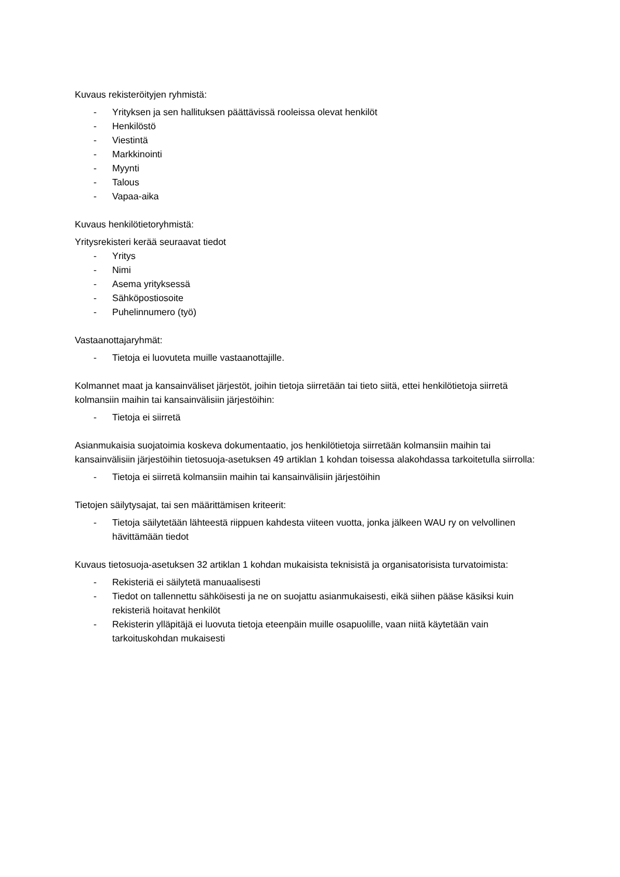Kuvaus rekisteröityjen ryhmistä:
- Yrityksen ja sen hallituksen päättävissä rooleissa olevat henkilöt
- Henkilöstö
- Viestintä
- Markkinointi
- Myynti
- Talous
- Vapaa-aika
Kuvaus henkilötietoryhmistä:
Yritysrekisteri kerää seuraavat tiedot
- Yritys
- Nimi
- Asema yrityksessä
- Sähköpostiosoite
- Puhelinnumero (työ)
Vastaanottajaryhmät:
- Tietoja ei luovuteta muille vastaanottajille.
Kolmannet maat ja kansainväliset järjestöt, joihin tietoja siirretään tai tieto siitä, ettei henkilötietoja siirretä kolmansiin maihin tai kansainvälisiin järjestöihin:
- Tietoja ei siirretä
Asianmukaisia suojatoimia koskeva dokumentaatio, jos henkilötietoja siirretään kolmansiin maihin tai kansainvälisiin järjestöihin tietosuoja-asetuksen 49 artiklan 1 kohdan toisessa alakohdassa tarkoitetulla siirrolla:
- Tietoja ei siirretä kolmansiin maihin tai kansainvälisiin järjestöihin
Tietojen säilytysajat, tai sen määrittämisen kriteerit:
- Tietoja säilytetään lähteestä riippuen kahdesta viiteen vuotta, jonka jälkeen WAU ry on velvollinen hävittämään tiedot
Kuvaus tietosuoja-asetuksen 32 artiklan 1 kohdan mukaisista teknisistä ja organisatorisista turvatoimista:
- Rekisteriä ei säilytetä manuaalisesti
- Tiedot on tallennettu sähköisesti ja ne on suojattu asianmukaisesti, eikä siihen pääse käsiksi kuin rekisteriä hoitavat henkilöt
- Rekisterin ylläpitäjä ei luovuta tietoja eteenpäin muille osapuolille, vaan niitä käytetään vain tarkoituskohdan mukaisesti